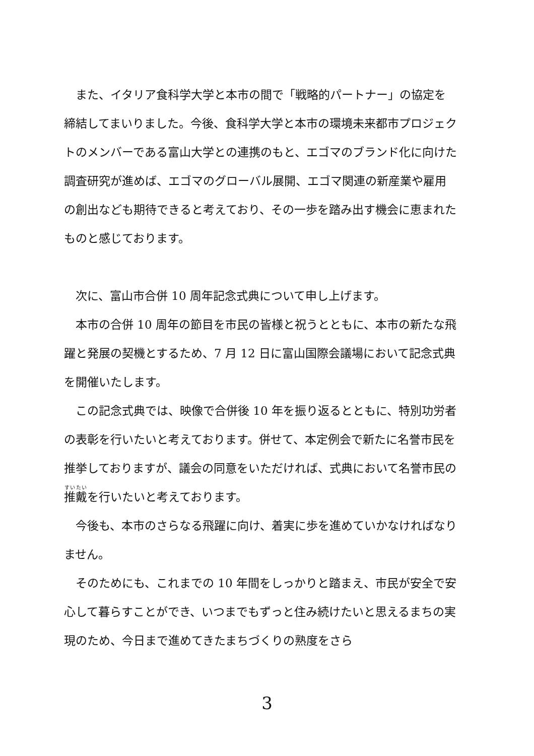また、イタリア食科学大学と本市の間で「戦略的パートナー」の協定を締結してまいりました。今後、食科学大学と本市の環境未来都市プロジェクトのメンバーである富山大学との連携のもと、エゴマのブランド化に向けた調査研究が進めば、エゴマのグローバル展開、エゴマ関連の新産業や雇用の創出なども期待できると考えており、その一歩を踏み出す機会に恵まれたものと感じております。
　次に、富山市合併 10 周年記念式典について申し上げます。
　本市の合併 10 周年の節目を市民の皆様と祝うとともに、本市の新たな飛躍と発展の契機とするため、7 月 12 日に富山国際会議場において記念式典を開催いたします。
　この記念式典では、映像で合併後 10 年を振り返るとともに、特別功労者の表彰を行いたいと考えております。併せて、本定例会で新たに名誉市民を推挙しておりますが、議会の同意をいただければ、式典において名誉市民の推戴を行いたいと考えております。
　今後も、本市のさらなる飛躍に向け、着実に歩を進めていかなければなりません。
　そのためにも、これまでの 10 年間をしっかりと踏まえ、市民が安全で安心して暮らすことができ、いつまでもずっと住み続けたいと思えるまちの実現のため、今日まで進めてきたまちづくりの熟度をさら
3